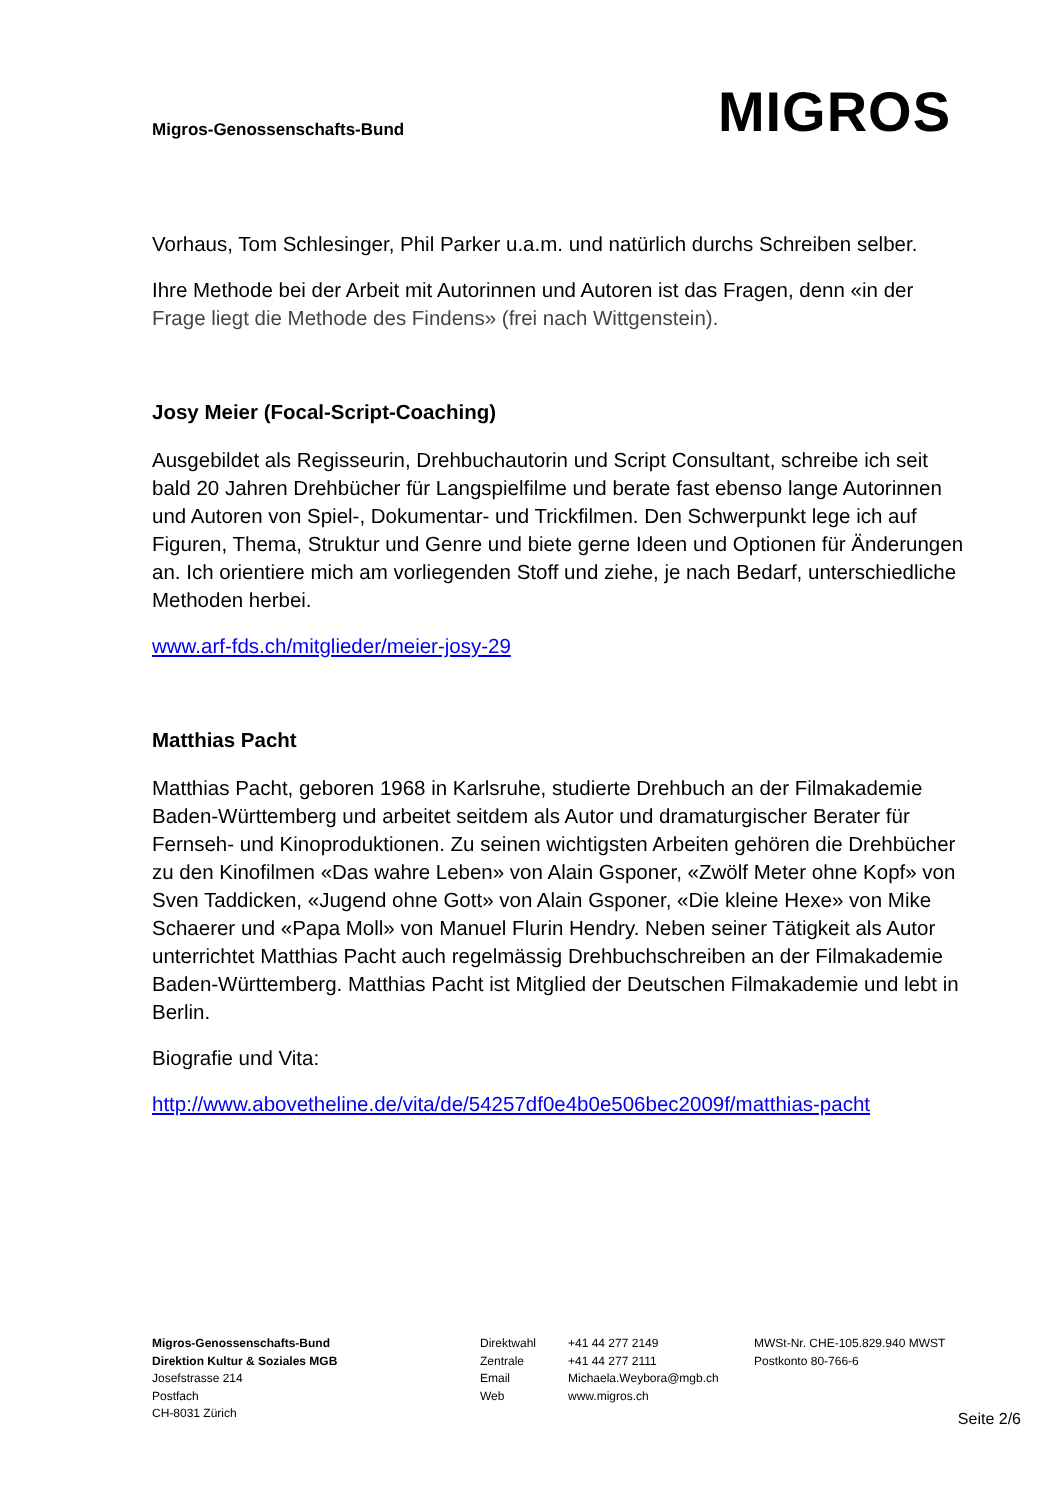Migros-Genossenschafts-Bund
MIGROS
Vorhaus, Tom Schlesinger, Phil Parker u.a.m. und natürlich durchs Schreiben selber.
Ihre Methode bei der Arbeit mit Autorinnen und Autoren ist das Fragen, denn «in der Frage liegt die Methode des Findens» (frei nach Wittgenstein).
Josy Meier (Focal-Script-Coaching)
Ausgebildet als Regisseurin, Drehbuchautorin und Script Consultant, schreibe ich seit bald 20 Jahren Drehbücher für Langspielfilme und berate fast ebenso lange Autorinnen und Autoren von Spiel-, Dokumentar- und Trickfilmen. Den Schwerpunkt lege ich auf Figuren, Thema, Struktur und Genre und biete gerne Ideen und Optionen für Änderungen an. Ich orientiere mich am vorliegenden Stoff und ziehe, je nach Bedarf, unterschiedliche Methoden herbei.
www.arf-fds.ch/mitglieder/meier-josy-29
Matthias Pacht
Matthias Pacht, geboren 1968 in Karlsruhe, studierte Drehbuch an der Filmakademie Baden-Württemberg und arbeitet seitdem als Autor und dramaturgischer Berater für Fernseh- und Kinoproduktionen. Zu seinen wichtigsten Arbeiten gehören die Drehbücher zu den Kinofilmen «Das wahre Leben» von Alain Gsponer, «Zwölf Meter ohne Kopf» von Sven Taddicken, «Jugend ohne Gott» von Alain Gsponer, «Die kleine Hexe» von Mike Schaerer und «Papa Moll» von Manuel Flurin Hendry. Neben seiner Tätigkeit als Autor unterrichtet Matthias Pacht auch regelmässig Drehbuchschreiben an der Filmakademie Baden-Württemberg. Matthias Pacht ist Mitglied der Deutschen Filmakademie und lebt in Berlin.
Biografie und Vita:
http://www.abovetheline.de/vita/de/54257df0e4b0e506bec2009f/matthias-pacht
Migros-Genossenschafts-Bund
Direktion Kultur & Soziales MGB
Josefstrasse 214
Postfach
CH-8031 Zürich
Direktwahl
Zentrale
Email
Web
+41 44 277 2149
+41 44 277 2111
Michaela.Weybora@mgb.ch
www.migros.ch
MWSt-Nr. CHE-105.829.940 MWST
Postkonto 80-766-6
Seite 2/6